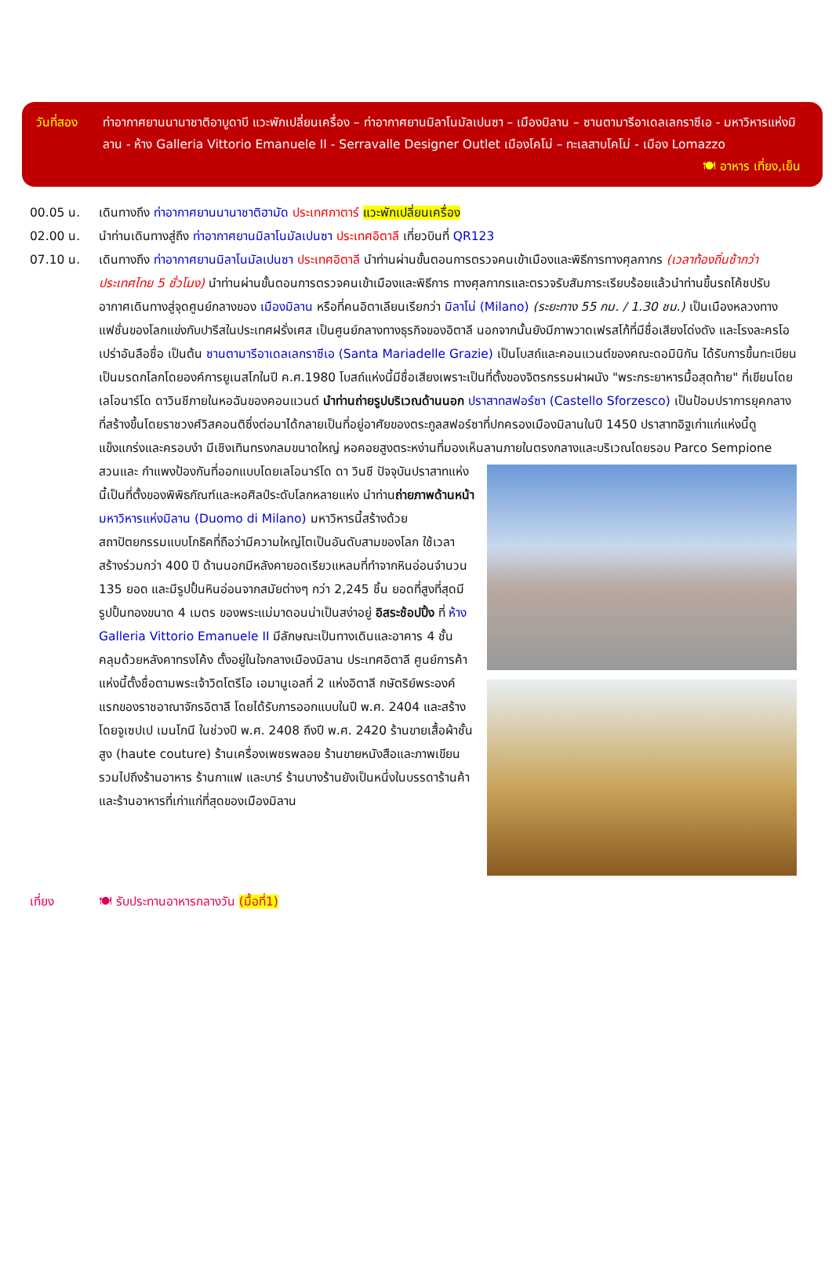วันที่สอง ท่าอากาศยานนานาชาติอาบูดาบี แวะพักเปลี่ยนเครื่อง – ท่าอากาศยานมิลาโนมัลเปนซา – เมืองมิลาน – ซานตามารีอาเดลเลกราซีเอ - มหาวิหารแห่งมิลาน - ห้าง Galleria Vittorio Emanuele II - Serravalle Designer Outlet เมืองโคโม่ – ทะเลสาบโคโม่ - เมือง Lomazzo 🍽 อาหาร เที่ยง,เย็น
00.05 น. เดินทางถึง ท่าอากาศยานนานาชาติฮามัด ประเทศกาตาร์ แวะพักเปลี่ยนเครื่อง
02.00 น. นำท่านเดินทางสู่ถึง ท่าอากาศยานมิลาโนมัลเปนซา ประเทศอิตาลี เที่ยวบินที่ QR123
07.10 น. เดินทางถึง ท่าอากาศยานมิลาโนมัลเปนซา ประเทศอิตาลี นำท่านผ่านขั้นตอนการตรวจคนเข้าเมืองและพิธีการทางศุลกากร (เวลาท้องถิ่นช้ากว่าประเทศไทย 5 ชั่วโมง) นำท่านผ่านขั้นตอนการตรวจคนเข้าเมืองและพิธีการ ทางศุลกากรและตรวจรับสัมภาระเรียบร้อยแล้วนำท่านขึ้นรถโค้ชปรับอากาศเดินทางสู่จุดศูนย์กลางของ เมืองมิลาน หรือที่คนอิตาเลียนเรียกว่า มิลาโน่ (Milano) (ระยะทาง 55 กม. / 1.30 ชม.) เป็นเมืองหลวงทางแฟชั่นของโลกแข่งกับปารีสในประเทศฝรั่งเศส เป็นศูนย์กลางทางธุรกิจของอิตาลี นอกจากนั้นยังมีภาพวาดเฟรสโก้ที่มีชื่อเสียงโด่งดัง และโรงละครโอเปร่าอันลือชื่อ เป็นต้น ซานตามารีอาเดลเลกราซีเอ (Santa Mariadelle Grazie) เป็นโบสถ์และคอนแวนต์ของคณะดอมินิกัน ได้รับการขึ้นทะเบียนเป็นมรดกโลกโดยองค์การยูเนสโกในปี ค.ศ.1980 โบสถ์แห่งนี้มีชื่อเสียงเพราะเป็นที่ตั้งของจิตรกรรมฝาผนัง "พระกระยาหารมื้อสุดท้าย" ที่เขียนโดยเลโอนาร์โด ดาวินชีภายในหอฉันของคอนแวนต์ นำท่านถ่ายรูปบริเวณด้านนอก ปราสาทสฟอร์ซา (Castello Sforzesco) เป็นป้อมปราการยุคกลางที่สร้างขึ้นโดยราชวงศ์วิสคอนติซึ่งต่อมาได้กลายเป็นที่อยู่อาศัยของตระกูลสฟอร์ซาที่ปกครองเมืองมิลานในปี 1450 ปราสาทอิฐเก่าแก่แห่งนี้ดูแข็งแกร่งและครอบงำ มีเชิงเทินทรงกลมขนาดใหญ่ หอคอยสูงตระหง่านที่มองเห็นลานภายในตรงกลางและบริเวณโดยรอบ Parco Sempione สวนและ
กำแพงป้องกันที่ออกแบบโดยเลโอนาร์โด ดา วินชี ปัจจุบันปราสาทแห่งนี้เป็นที่ตั้งของพิพิธภัณฑ์และหอศิลป์ระดับโลกหลายแห่ง นำท่านถ่ายภาพด้านหน้า มหาวิหารแห่งมิลาน (Duomo di Milano) มหาวิหารนี้สร้างด้วยสถาปัตยกรรมแบบโกธิคที่ถือว่ามีความใหญ่โตเป็นอันดับสามของโลก ใช้เวลาสร้างร่วมกว่า 400 ปี ด้านนอกมีหลังคายอดเรียวแหลมที่ทำจากหินอ่อนจำนวน 135 ยอด และมีรูปปั้นหินอ่อนจากสมัยต่างๆ กว่า 2,245 ชิ้น ยอดที่สูงที่สุดมีรูปปั้นทองขนาด 4 เมตร ของพระแม่มาดอนน่าเป็นสง่าอยู่ อิสระช้อปปิ้ง ที่ ห้าง Galleria Vittorio Emanuele II มีลักษณะเป็นทางเดินและอาคาร 4 ชั้น คลุมด้วยหลังคาทรงโค้ง ตั้งอยู่ในใจกลางเมืองมิลาน ประเทศอิตาลี ศูนย์การค้าแห่งนี้ตั้งชื่อตามพระเจ้าวิตโตรีโอ เอมานูเอลที่ 2 แห่งอิตาลี กษัตริย์พระองค์แรกของราชอาณาจักรอิตาลี โดยได้รับการออกแบบในปี พ.ศ. 2404 และสร้างโดยจูเซปเป เมนโกนี ในช่วงปี พ.ศ. 2408 ถึงปี พ.ศ. 2420 ร้านขายเสื้อผ้าชั้นสูง (haute couture) ร้านเครื่องเพชรพลอย ร้านขายหนังสือและภาพเขียน รวมไปถึงร้านอาหาร ร้านกาแฟ และบาร์ ร้านบางร้านยังเป็นหนึ่งในบรรดาร้านค้า และร้านอาหารที่เก่าแก่ที่สุดของเมืองมิลาน
เที่ยง 🍽 รับประทานอาหารกลางวัน (มื้อที่1)